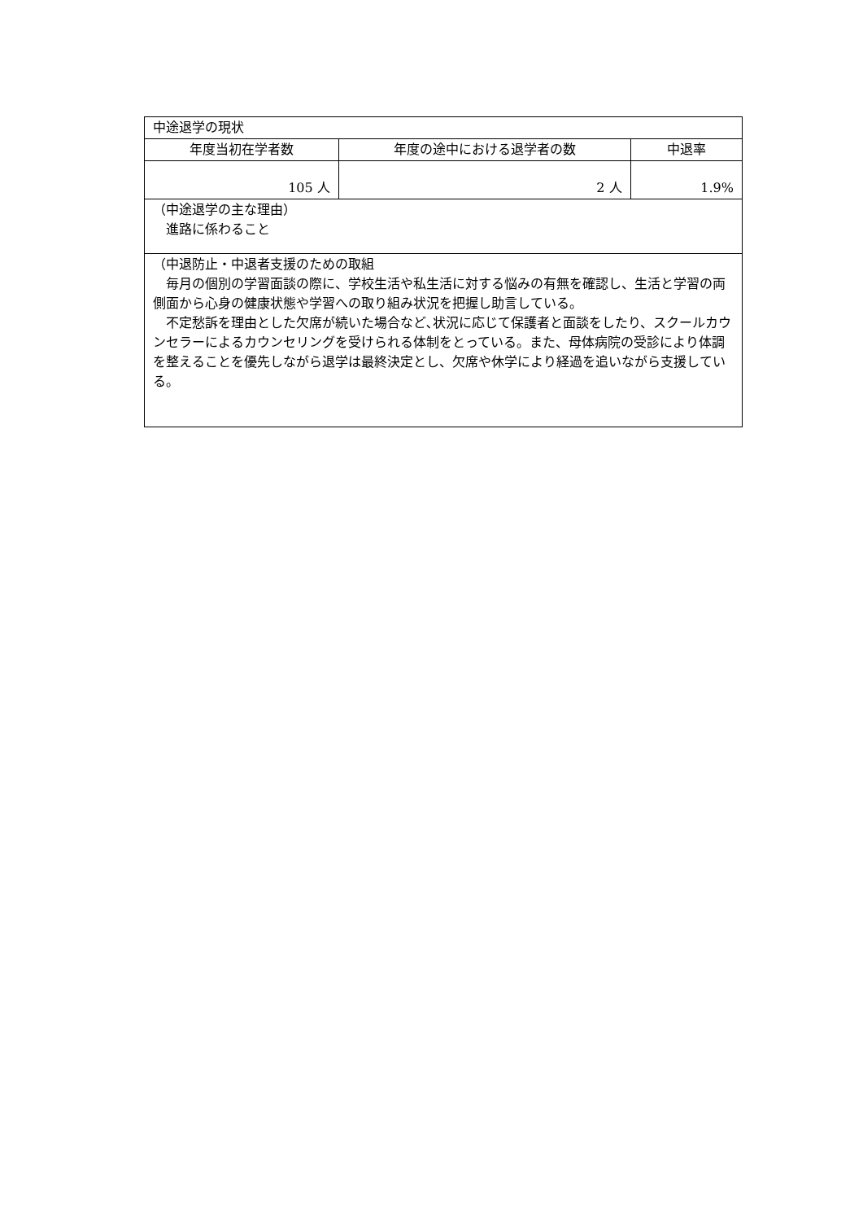| 中途退学の現状 | | |
| 年度当初在学者数 | 年度の途中における退学者の数 | 中退率 |
| 105 人 | 2 人 | 1.9% |
| （中途退学の主な理由） 進路に係わること | | |
| （中退防止・中退者支援のための取組 毎月の個別の学習面談の際に、学校生活や私生活に対する悩みの有無を確認し、生活と学習の両側面から心身の健康状態や学習への取り組み状況を把握し助言している。 不定愁訴を理由とした欠席が続いた場合など､状況に応じて保護者と面談をしたり、スクールカウンセラーによるカウンセリングを受けられる体制をとっている。また、母体病院の受診により体調を整えることを優先しながら退学は最終決定とし、欠席や休学により経過を追いながら支援している。 | | |